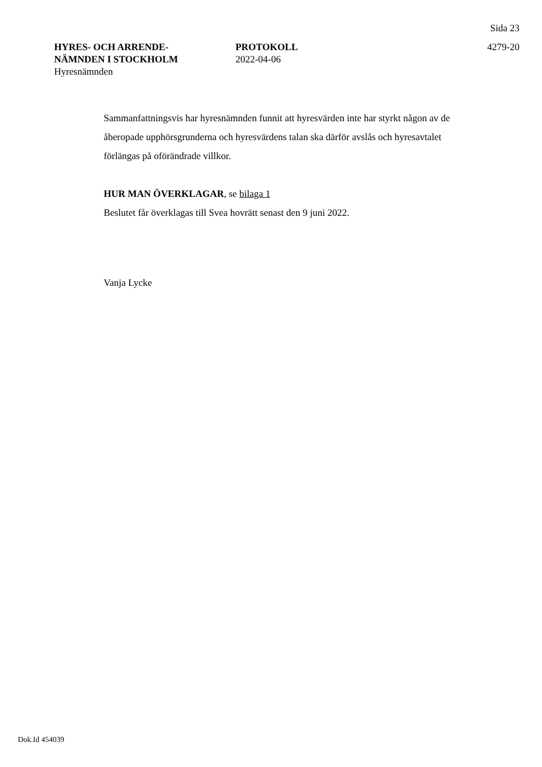Sida 23
HYRES- OCH ARRENDE-
NÄMNDEN I STOCKHOLM
Hyresnämnden
PROTOKOLL
2022-04-06
4279-20
Sammanfattningsvis har hyresnämnden funnit att hyresvärden inte har styrkt någon av de åberopade upphörsgrunderna och hyresvärdens talan ska därför avslås och hyresavtalet förlängas på oförändrade villkor.
HUR MAN ÖVERKLAGAR, se bilaga 1
Beslutet får överklagas till Svea hovrätt senast den 9 juni 2022.
Vanja Lycke
Dok.Id 454039